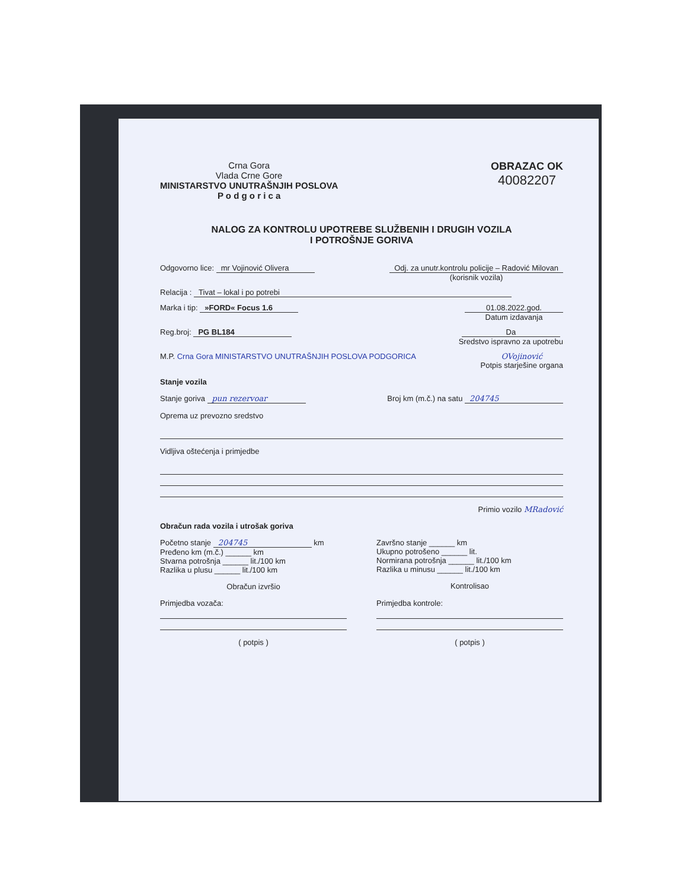Crna Gora
Vlada Crne Gore
MINISTARSTVO UNUTRAŠNJIH POSLOVA
P o d g o r i c a
OBRAZAC OK
40082207
NALOG ZA KONTROLU UPOTREBE SLUŽBENIH I DRUGIH VOZILA
I POTROŠNJE GORIVA
Odgovorno lice: mr Vojinović Olivera Odj. za unutr.kontrolu policije – Radović Milovan
(korisnik vozila)
Relacija : Tivat – lokal i po potrebi
Marka i tip: »FORD« Focus 1.6 01.08.2022.god.
Datum izdavanja
Reg.broj: PG BL184 Da
Sredstvo ispravno za upotrebu
M.P. Crna Gora MINISTARSTVO UNUTRAŠNJIH POSLOVA PODGORICA OVojinović
Potpis starješine organa
Stanje vozila
Stanje goriva pun rezervoar Broj km (m.č.) na satu 204745
Oprema uz prevozno sredstvo
Vidljiva oštećenja i primjedbe
Primio vozilo MRadović
Obračun rada vozila i utrošak goriva
Početno stanje 204745 km
Pređeno km (m.č.) ______ km
Stvarna potrošnja ______ lit./100 km
Razlika u plusu ______ lit./100 km
Obračun izvršio
Završno stanje ______ km
Ukupno potrošeno ______ lit.
Normirana potrošnja ______ lit./100 km
Razlika u minusu ______ lit./100 km
Kontrolisao
Primjedba vozača:
( potpis )
Primjedba kontrole:
( potpis )